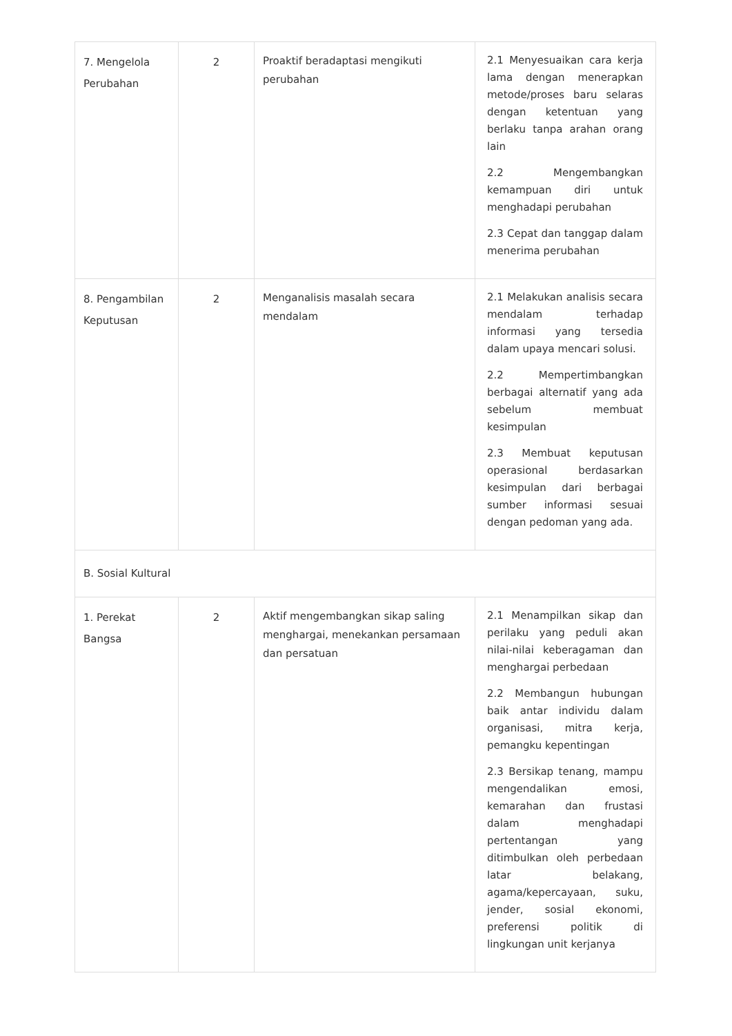| 7. Mengelola Perubahan | 2 | Proaktif beradaptasi mengikuti perubahan | 2.1 Menyesuaikan cara kerja lama dengan menerapkan metode/proses baru selaras dengan ketentuan yang berlaku tanpa arahan orang lain 2.2 Mengembangkan kemampuan diri untuk menghadapi perubahan 2.3 Cepat dan tanggap dalam menerima perubahan |
| 8. Pengambilan Keputusan | 2 | Menganalisis masalah secara mendalam | 2.1 Melakukan analisis secara mendalam terhadap informasi yang tersedia dalam upaya mencari solusi. 2.2 Mempertimbangkan berbagai alternatif yang ada sebelum membuat kesimpulan 2.3 Membuat keputusan operasional berdasarkan kesimpulan dari berbagai sumber informasi sesuai dengan pedoman yang ada. |
| B. Sosial Kultural | | | |
| 1. Perekat Bangsa | 2 | Aktif mengembangkan sikap saling menghargai, menekankan persamaan dan persatuan | 2.1 Menampilkan sikap dan perilaku yang peduli akan nilai-nilai keberagaman dan menghargai perbedaan 2.2 Membangun hubungan baik antar individu dalam organisasi, mitra kerja, pemangku kepentingan 2.3 Bersikap tenang, mampu mengendalikan emosi, kemarahan dan frustasi dalam menghadapi pertentangan yang ditimbulkan oleh perbedaan latar belakang, agama/kepercayaan, suku, jender, sosial ekonomi, preferensi politik di lingkungan unit kerjanya |